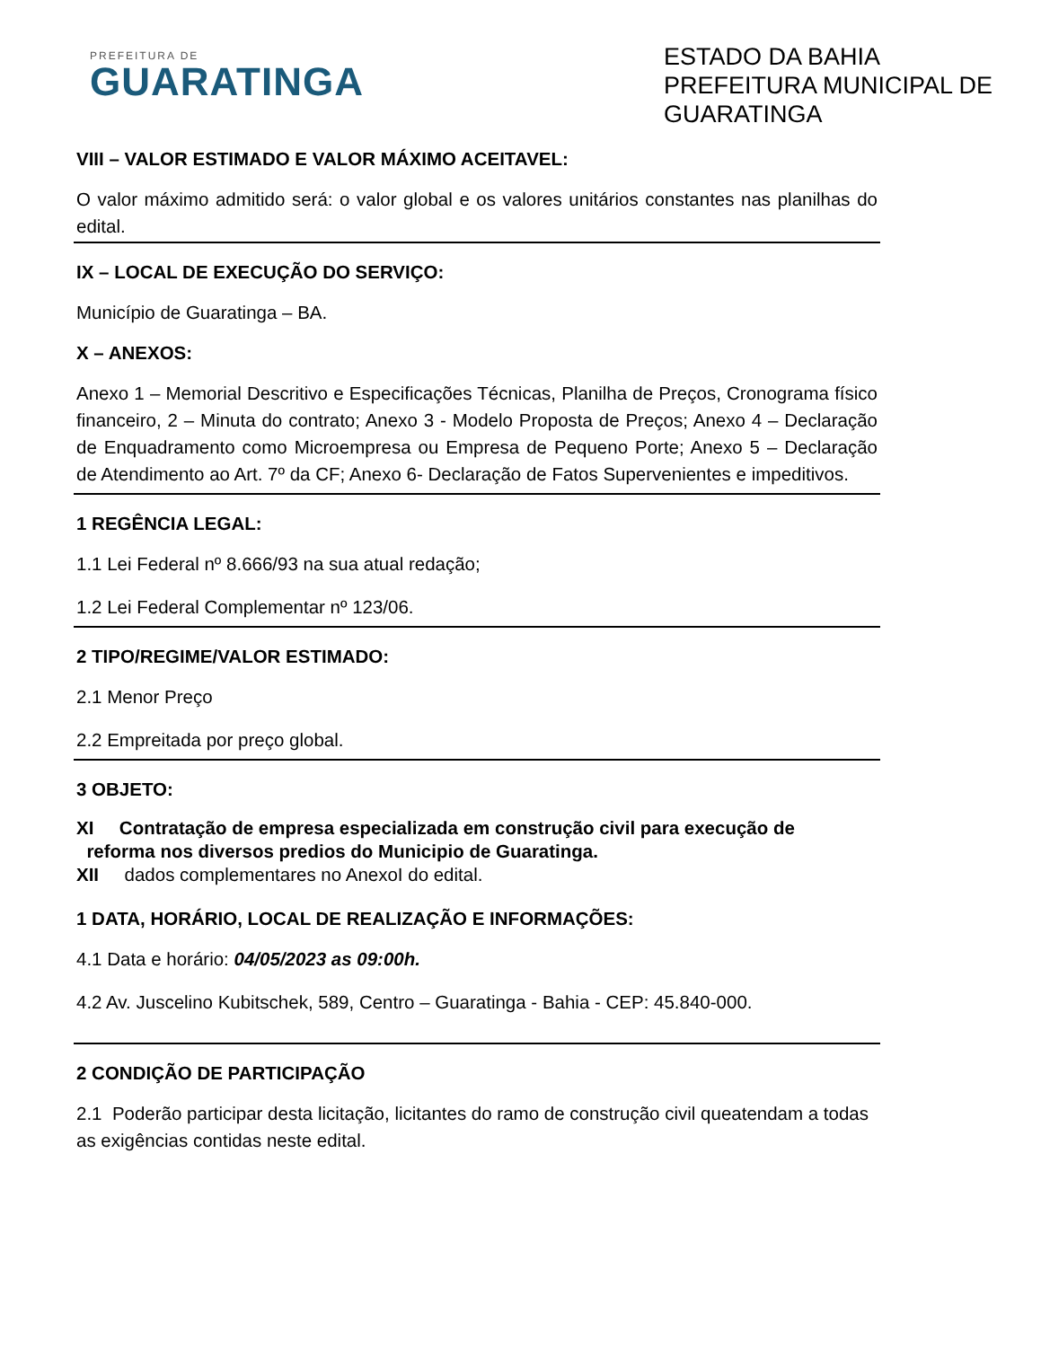PREFEITURA DE
GUARATINGA
ESTADO DA BAHIA
PREFEITURA MUNICIPAL DE GUARATINGA
VIII – VALOR ESTIMADO E VALOR MÁXIMO ACEITAVEL:
O valor máximo admitido será: o valor global e os valores unitários constantes nas planilhas do edital.
IX – LOCAL DE EXECUÇÃO DO SERVIÇO:
Município de Guaratinga – BA.
X – ANEXOS:
Anexo 1 – Memorial Descritivo e Especificações Técnicas, Planilha de Preços, Cronograma físico financeiro, 2 – Minuta do contrato; Anexo 3 - Modelo Proposta de Preços; Anexo 4 – Declaração de Enquadramento como Microempresa ou Empresa de Pequeno Porte; Anexo 5 – Declaração de Atendimento ao Art. 7º da CF; Anexo 6- Declaração de Fatos Supervenientes e impeditivos.
1 REGÊNCIA LEGAL:
1.1 Lei Federal nº 8.666/93 na sua atual redação;
1.2 Lei Federal Complementar nº 123/06.
2 TIPO/REGIME/VALOR ESTIMADO:
2.1 Menor Preço
2.2 Empreitada por preço global.
3 OBJETO:
XI Contratação de empresa especializada em construção civil para execução de reforma nos diversos predios do Municipio de Guaratinga.
XII dados complementares no AnexoI do edital.
1 DATA, HORÁRIO, LOCAL DE REALIZAÇÃO E INFORMAÇÕES:
4.1 Data e horário: 04/05/2023 as 09:00h.
4.2 Av. Juscelino Kubitschek, 589, Centro – Guaratinga - Bahia - CEP: 45.840-000.
2 CONDIÇÃO DE PARTICIPAÇÃO
2.1 Poderão participar desta licitação, licitantes do ramo de construção civil queatendam a todas as exigências contidas neste edital.